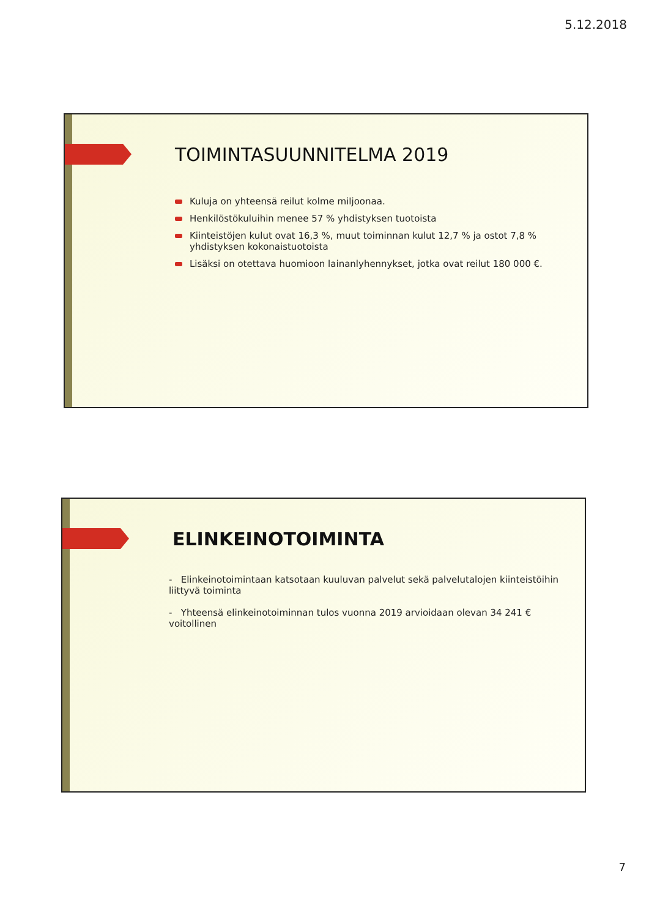5.12.2018
TOIMINTASUUNNITELMA 2019
Kuluja on yhteensä reilut kolme miljoonaa.
Henkilöstökuluihin menee 57 % yhdistyksen tuotoista
Kiinteistöjen kulut ovat 16,3 %, muut toiminnan kulut 12,7 % ja ostot 7,8 % yhdistyksen kokonaistuotoista
Lisäksi on otettava huomioon lainanlyhennykset, jotka ovat reilut 180 000 €.
ELINKEINOTOIMINTA
- Elinkeinotoimintaan katsotaan kuuluvan palvelut sekä palvelutalojen kiinteistöihin liittyvä toiminta
- Yhteensä elinkeinotoiminnan tulos vuonna 2019 arvioidaan olevan 34 241 € voitollinen
7